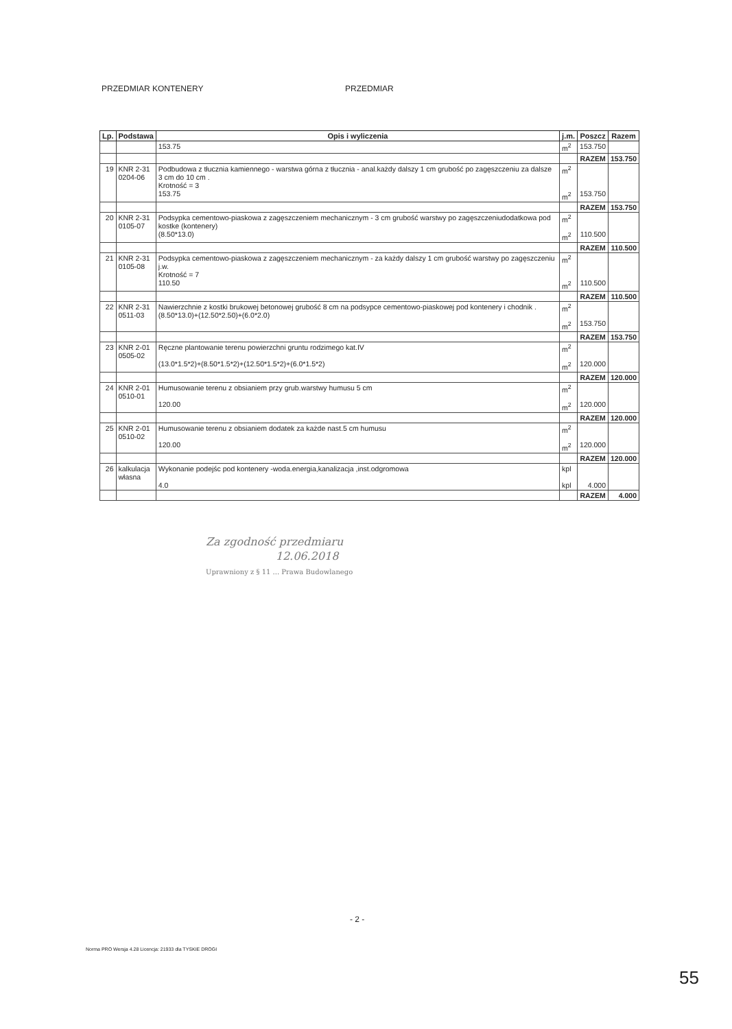PRZEDMIAR KONTENERY PRZEDMIAR
| Lp. | Podstawa | Opis i wyliczenia | j.m. | Poszcz | Razem |
| --- | --- | --- | --- | --- | --- |
| | | 153.75 | m<sup>2</sup> | 153.750 | |
| | | | | RAZEM | 153.750 |
| 19 | KNR 2-31 0204-06 | Podbudowa z tłucznia kamiennego - warstwa górna z tłucznia - anal.każdy dalszy 1 cm grubość po zagęszczeniu za dalsze 3 cm do 10 cm . Krotność = 3 153.75 | m<sup>2</sup> m<sup>2</sup> | 153.750 | |
| | | | | RAZEM | 153.750 |
| 20 | KNR 2-31 0105-07 | Podsypka cementowo-piaskowa z zagęszczeniem mechanicznym - 3 cm grubość warstwy po zagęszczeniudodatkowa pod kostke (kontenery) (8.50*13.0) | m<sup>2</sup> m<sup>2</sup> | 110.500 | |
| | | | | RAZEM | 110.500 |
| 21 | KNR 2-31 0105-08 | Podsypka cementowo-piaskowa z zagęszczeniem mechanicznym - za każdy dalszy 1 cm grubość warstwy po zagęszczeniu j.w. Krotność = 7 110.50 | m<sup>2</sup> m<sup>2</sup> | 110.500 | |
| | | | | RAZEM | 110.500 |
| 22 | KNR 2-31 0511-03 | Nawierzchnie z kostki brukowej betonowej grubość 8 cm na podsypce cementowo-piaskowej pod kontenery i chodnik . (8.50*13.0)+(12.50*2.50)+(6.0*2.0) | m<sup>2</sup> m<sup>2</sup> | 153.750 | |
| | | | | RAZEM | 153.750 |
| 23 | KNR 2-01 0505-02 | Ręczne plantowanie terenu powierzchni gruntu rodzimego kat.IV (13.0*1.5*2)+(8.50*1.5*2)+(12.50*1.5*2)+(6.0*1.5*2) | m<sup>2</sup> m<sup>2</sup> | 120.000 | |
| | | | | RAZEM | 120.000 |
| 24 | KNR 2-01 0510-01 | Humusowanie terenu z obsianiem przy grub.warstwy humusu 5 cm 120.00 | m<sup>2</sup> m<sup>2</sup> | 120.000 | |
| | | | | RAZEM | 120.000 |
| 25 | KNR 2-01 0510-02 | Humusowanie terenu z obsianiem dodatek za każde nast.5 cm humusu 120.00 | m<sup>2</sup> m<sup>2</sup> | 120.000 | |
| | | | | RAZEM | 120.000 |
| 26 | kalkulacja własna | Wykonanie podejśc pod kontenery -woda.energia,kanalizacja ,inst.odgromowa 4.0 | kpl kpl | 4.000 | |
| | | | | RAZEM | 4.000 |
Za zgodność przedmiaru
12.06.2018
Uprawniony z § 11 ... Prawa Budowlanego
- 2 -
Norma PRO Wersja 4.28 Licencja: 21933 dla TYSKIE DROGI
55